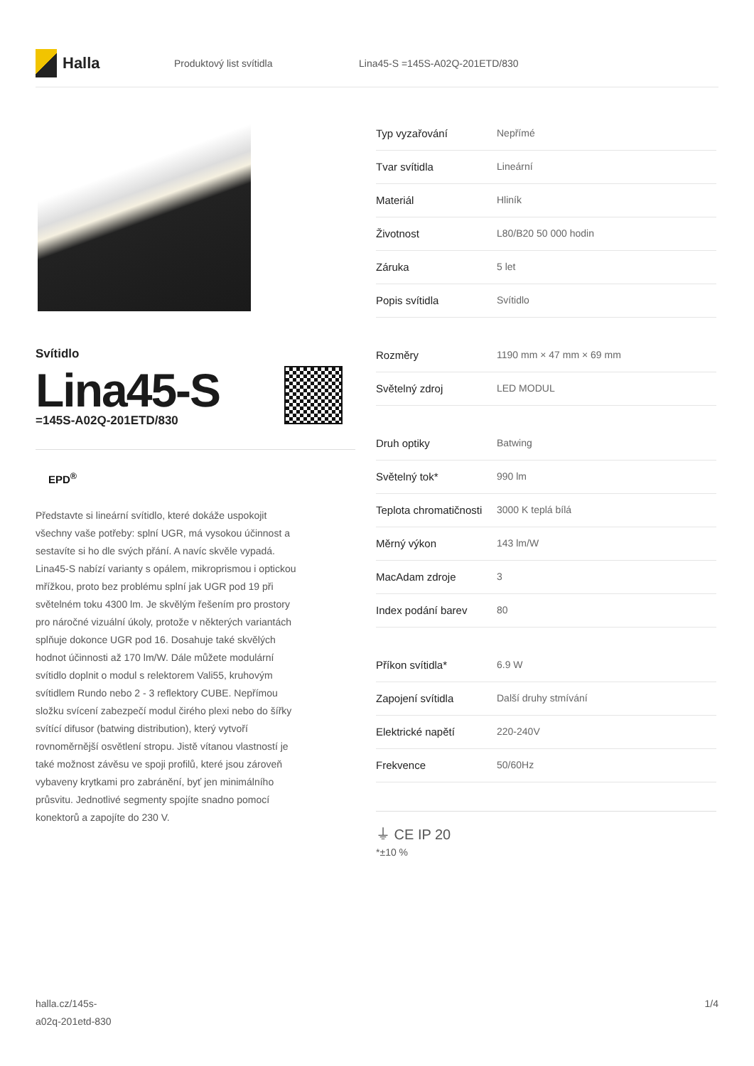Halla
Produktový list svítidla Lina45-S =145S-A02Q-201ETD/830
Svítidlo
Lina45-S
=145S-A02Q-201ETD/830
EPD<sup>®</sup>
Představte si lineární svítidlo, které dokáže uspokojit všechny vaše potřeby: splní UGR, má vysokou účinnost a sestavíte si ho dle svých přání. A navíc skvěle vypadá. Lina45-S nabízí varianty s opálem, mikroprismou i optickou mřížkou, proto bez problému splní jak UGR pod 19 při světelném toku 4300 lm. Je skvělým řešením pro prostory pro náročné vizuální úkoly, protože v některých variantách splňuje dokonce UGR pod 16. Dosahuje také skvělých hodnot účinnosti až 170 lm/W. Dále můžete modulární svítidlo doplnit o modul s relektorem Vali55, kruhovým svítidlem Rundo nebo 2 - 3 reflektory CUBE. Nepřímou složku svícení zabezpečí modul čirého plexi nebo do šířky svítící difusor (batwing distribution), který vytvoří rovnoměrnější osvětlení stropu. Jistě vítanou vlastností je také možnost závěsu ve spoji profilů, které jsou zároveň vybaveny krytkami pro zabránění, byť jen minimálního průsvitu. Jednotlivé segmenty spojíte snadno pomocí konektorů a zapojíte do 230 V.
| Typ vyzařování | Nepřímé |
| Tvar svítidla | Lineární |
| Materiál | Hliník |
| Životnost | L80/B20 50 000 hodin |
| Záruka | 5 let |
| Popis svítidla | Svítidlo |
| Rozměry | 1190 mm × 47 mm × 69 mm |
| Světelný zdroj | LED MODUL |
| Druh optiky | Batwing |
| Světelný tok* | 990 lm |
| Teplota chromatičnosti | 3000 K teplá bílá |
| Měrný výkon | 143 lm/W |
| MacAdam zdroje | 3 |
| Index podání barev | 80 |
| Příkon svítidla* | 6.9 W |
| Zapojení svítidla | Další druhy stmívání |
| Elektrické napětí | 220-240V |
| Frekvence | 50/60Hz |
⏚ CE IP 20
*±10 %
halla.cz/145s-
a02q-201etd-830
1/4